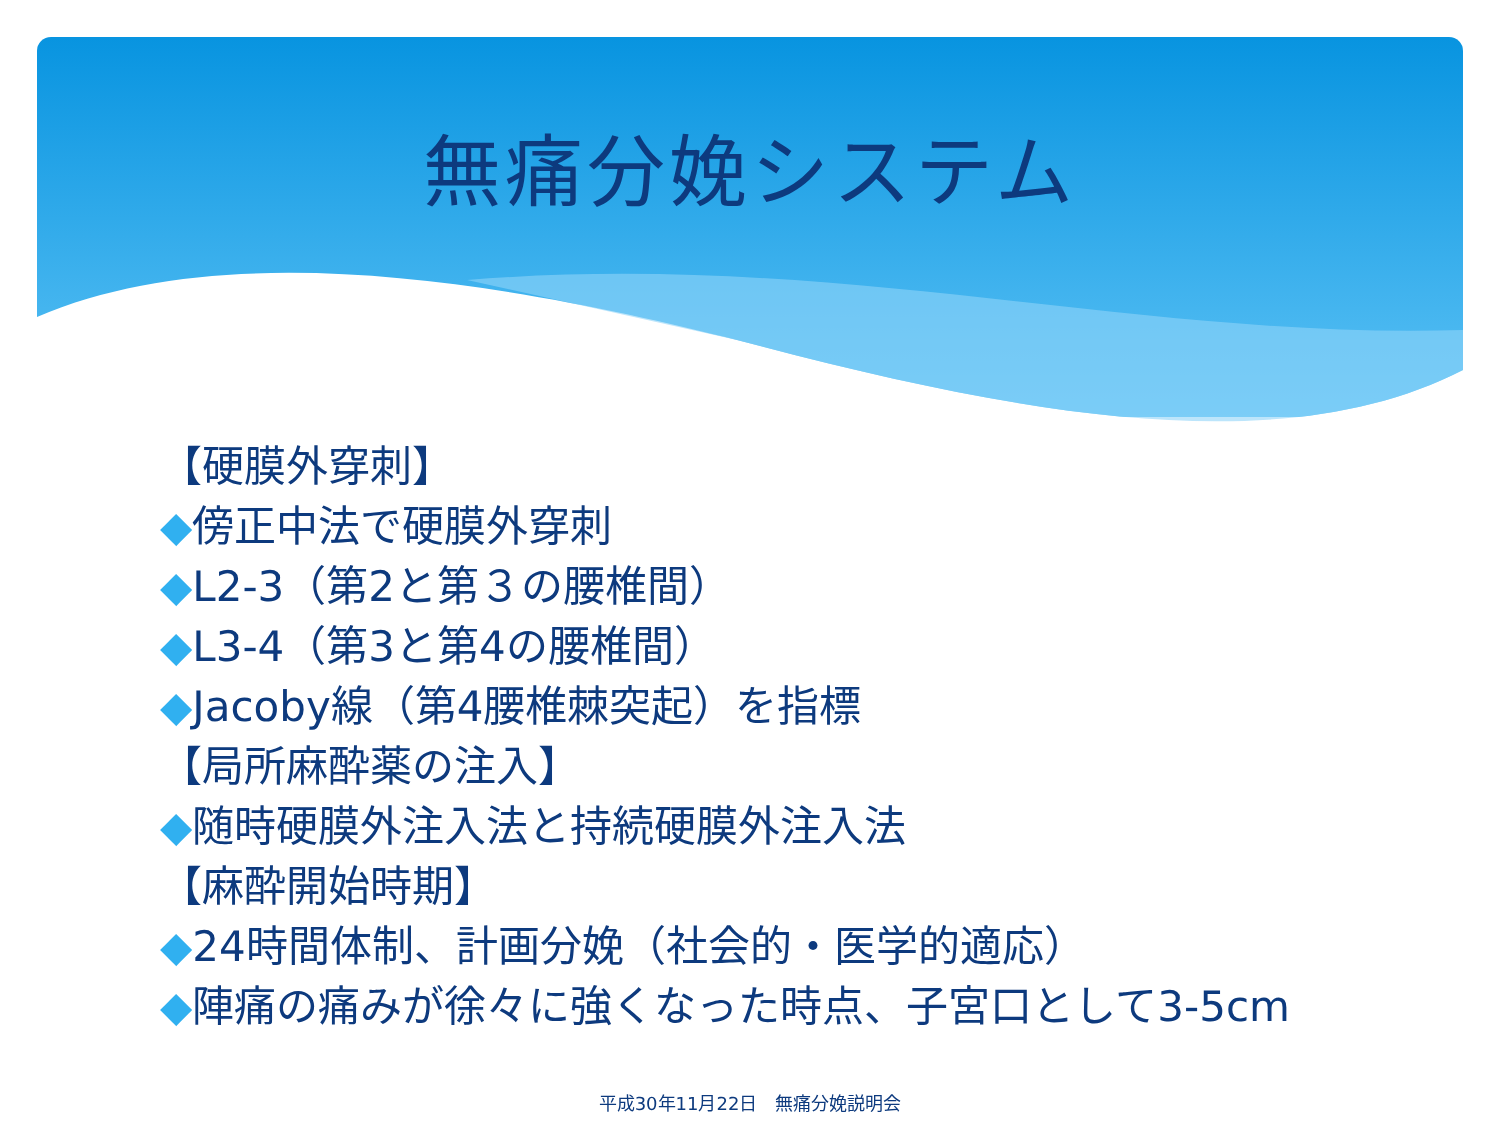無痛分娩システム
【硬膜外穿刺】
◆傍正中法で硬膜外穿刺
◆L2-3（第2と第３の腰椎間）
◆L3-4（第3と第4の腰椎間）
◆Jacoby線（第4腰椎棘突起）を指標
【局所麻酔薬の注入】
◆随時硬膜外注入法と持続硬膜外注入法
【麻酔開始時期】
◆24時間体制、計画分娩（社会的・医学的適応）
◆陣痛の痛みが徐々に強くなった時点、子宮口として3-5cm
平成30年11月22日　無痛分娩説明会